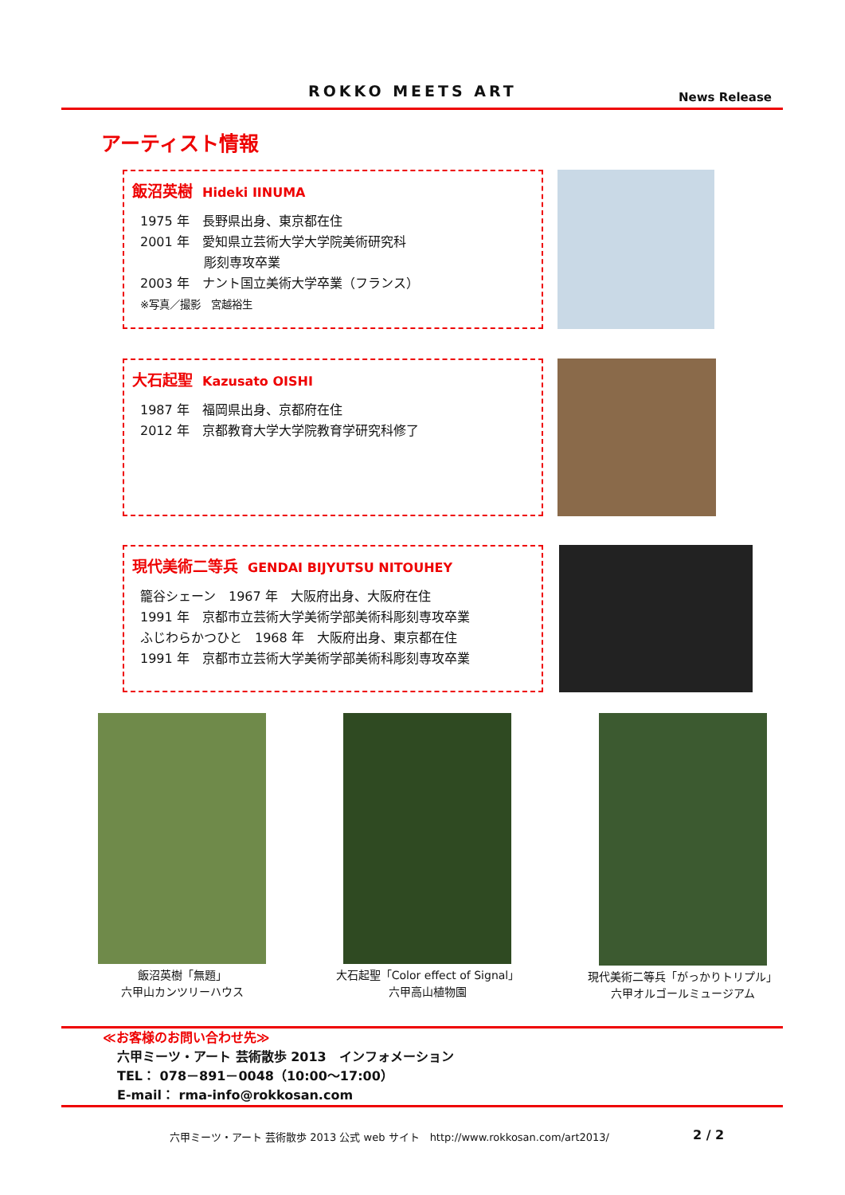ROKKO MEETS ART News Release
アーティスト情報
飯沼英樹 Hideki IINUMA
1975 年　長野県出身、東京都在住
2001 年　愛知県立芸術大学大学院美術研究科
　　　　　彫刻専攻卒業
2003 年　ナント国立美術大学卒業（フランス）
※写真／撮影　宮越裕生
大石起聖 Kazusato OISHI
1987 年　福岡県出身、京都府在住
2012 年　京都教育大学大学院教育学研究科修了
現代美術二等兵 GENDAI BIJYUTSU NITOUHEY
籠谷シェーン　1967 年　大阪府出身、大阪府在住
1991 年　京都市立芸術大学美術学部美術科彫刻専攻卒業
ふじわらかつひと　1968 年　大阪府出身、東京都在住
1991 年　京都市立芸術大学美術学部美術科彫刻専攻卒業
飯沼英樹「無題」
六甲山カンツリーハウス
大石起聖「Color effect of Signal」
六甲高山植物園
現代美術二等兵「がっかりトリプル」
六甲オルゴールミュージアム
≪お客様のお問い合わせ先≫
六甲ミーツ・アート 芸術散歩 2013　インフォメーション
TEL： 078－891－0048（10:00～17:00）
E-mail： rma-info@rokkosan.com
六甲ミーツ・アート 芸術散歩 2013 公式 web サイト　http://www.rokkosan.com/art2013/
2 / 2